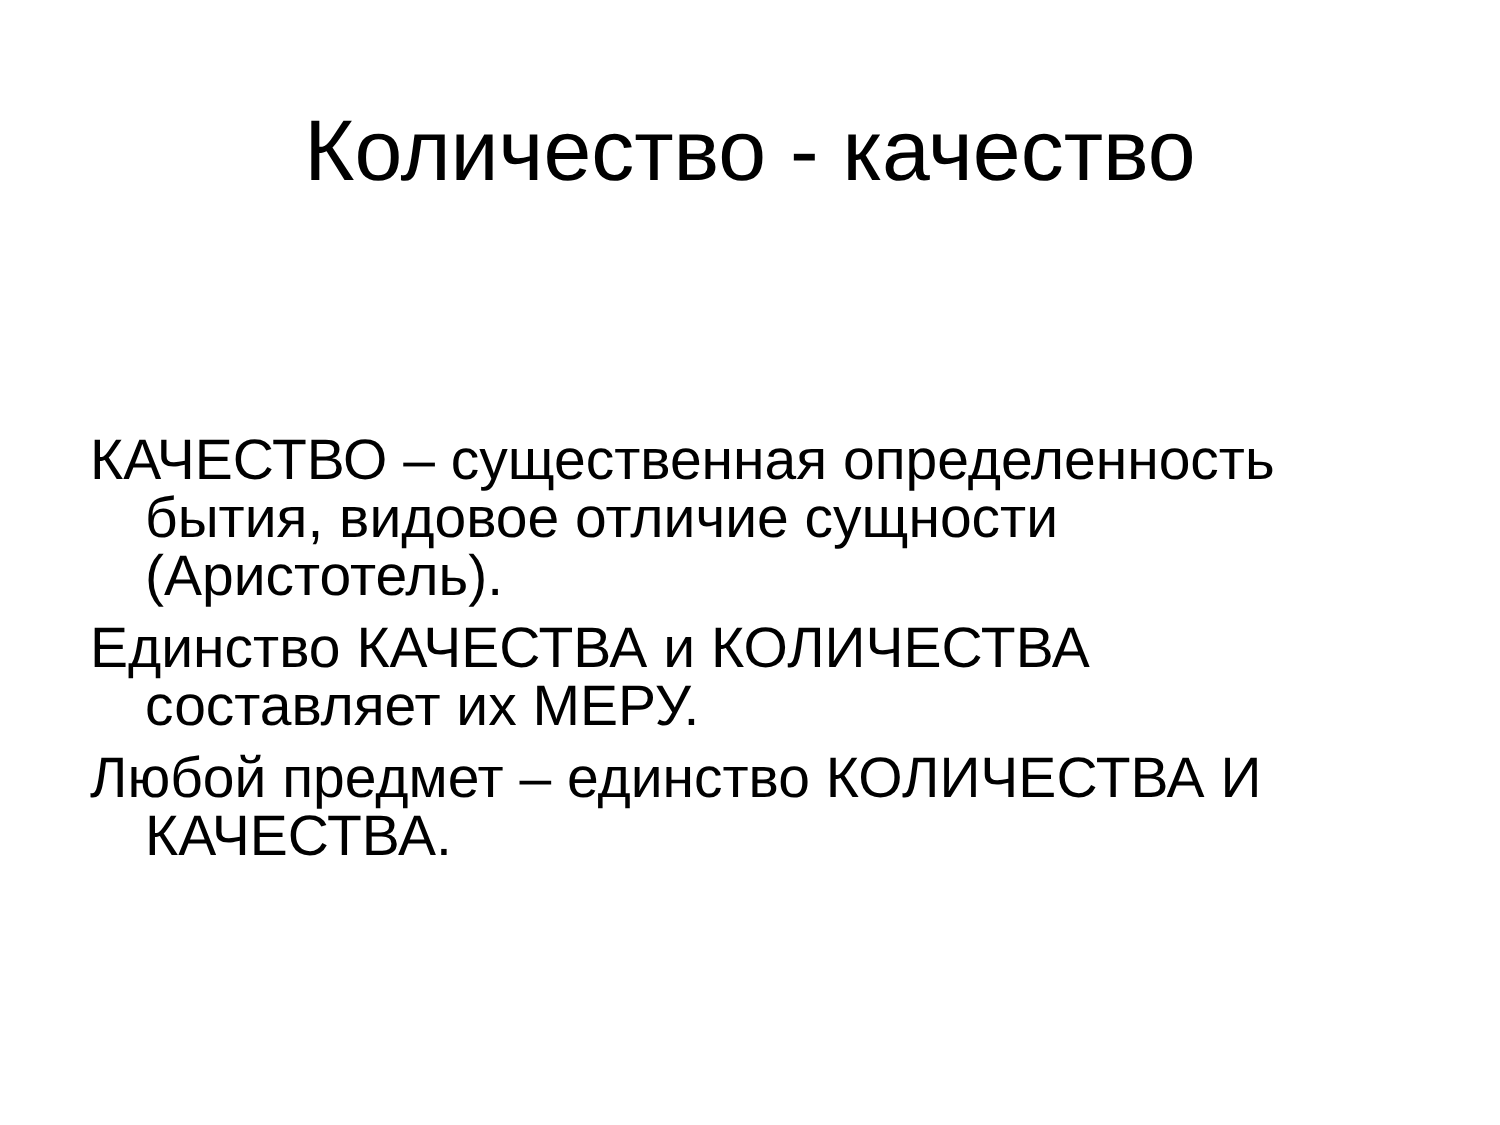Количество - качество
КАЧЕСТВО – существенная определенность бытия, видовое отличие сущности (Аристотель).
Единство КАЧЕСТВА и КОЛИЧЕСТВА составляет их МЕРУ.
Любой предмет – единство КОЛИЧЕСТВА И КАЧЕСТВА.